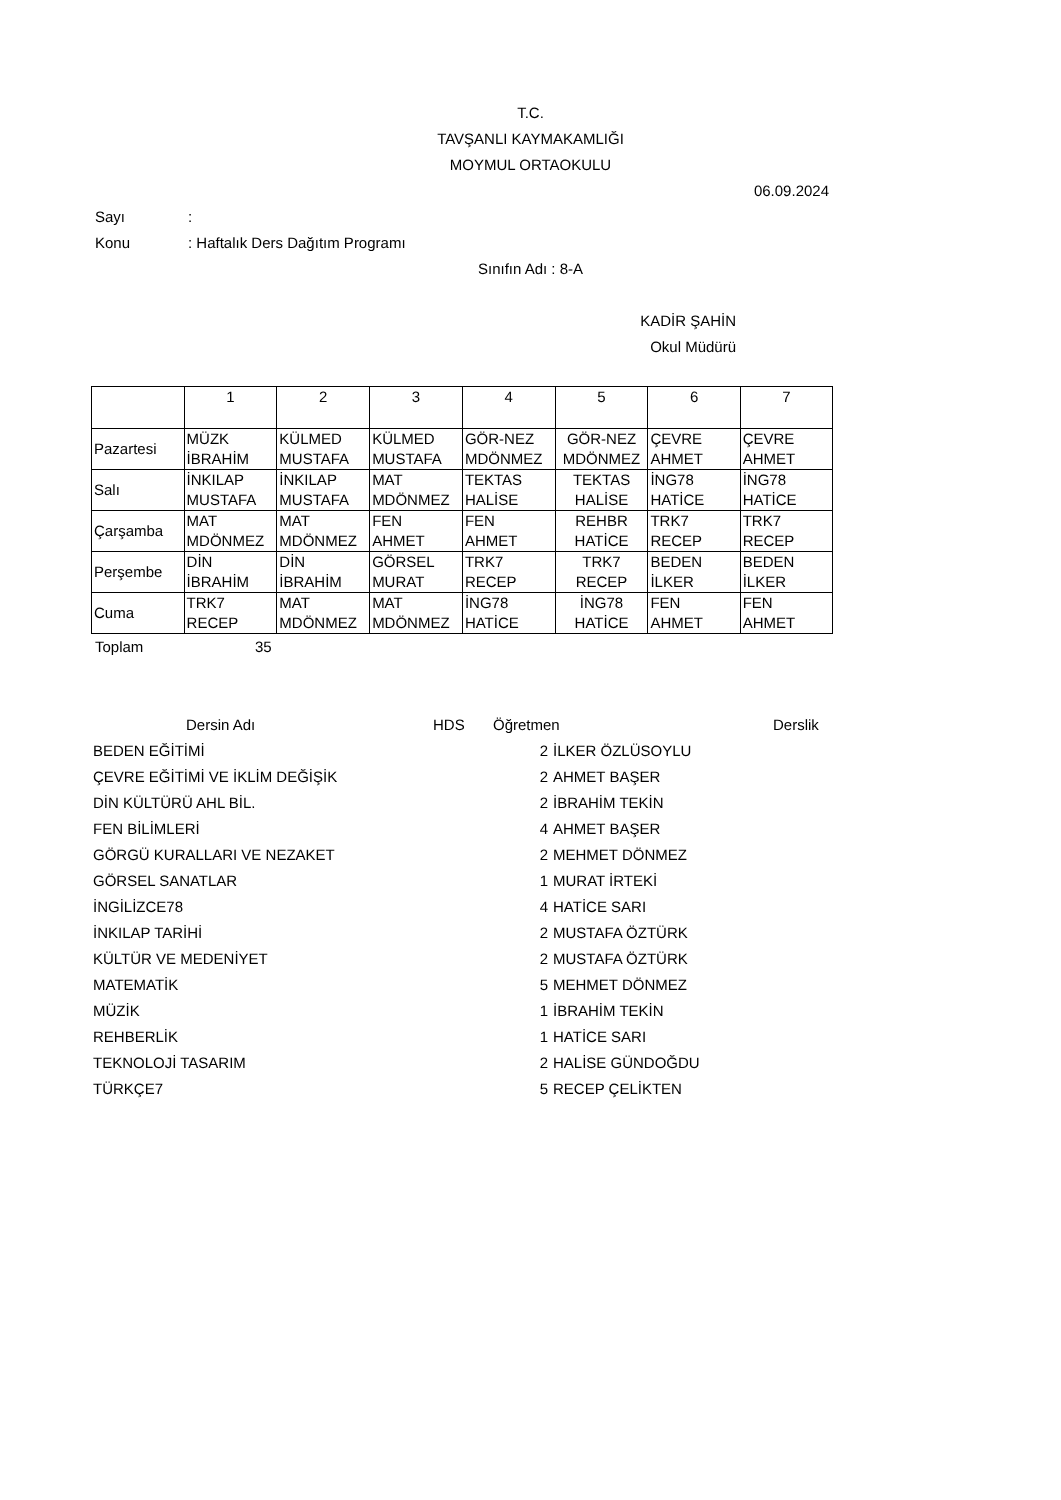T.C.
TAVŞANLI KAYMAKAMLIĞI
MOYMUL ORTAOKULU
06.09.2024
Sayı:
Konu: Haftalık Ders Dağıtım Programı
Sınıfın Adı : 8-A
KADİR ŞAHİN
Okul Müdürü
| | 1 | 2 | 3 | 4 | 5 | 6 | 7 |
| Pazartesi | MÜZK İBRAHİM | KÜLMED MUSTAFA | KÜLMED MUSTAFA | GÖR-NEZ MDÖNMEZ | GÖR-NEZ MDÖNMEZ | ÇEVRE AHMET | ÇEVRE AHMET |
| Salı | İNKILAP MUSTAFA | İNKILAP MUSTAFA | MAT MDÖNMEZ | TEKTAS HALİSE | TEKTAS HALİSE | İNG78 HATİCE | İNG78 HATİCE |
| Çarşamba | MAT MDÖNMEZ | MAT MDÖNMEZ | FEN AHMET | FEN AHMET | REHBR HATİCE | TRK7 RECEP | TRK7 RECEP |
| Perşembe | DİN İBRAHİM | DİN İBRAHİM | GÖRSEL MURAT | TRK7 RECEP | TRK7 RECEP | BEDEN İLKER | BEDEN İLKER |
| Cuma | TRK7 RECEP | MAT MDÖNMEZ | MAT MDÖNMEZ | İNG78 HATİCE | İNG78 HATİCE | FEN AHMET | FEN AHMET |
Toplam 35
| Dersin Adı | | HDS | Öğretmen | Derslik |
| --- | --- | --- | --- | --- |
| BEDEN EĞİTİMİ | 2 | İLKER ÖZLÜSOYLU |
| ÇEVRE EĞİTİMİ VE İKLİM DEĞİŞİK | 2 | AHMET BAŞER |
| DİN KÜLTÜRÜ AHL BİL. | 2 | İBRAHİM TEKİN |
| FEN BİLİMLERİ | 4 | AHMET BAŞER |
| GÖRGÜ KURALLARI VE NEZAKET | 2 | MEHMET DÖNMEZ |
| GÖRSEL SANATLAR | 1 | MURAT İRTEKİ |
| İNGİLİZCE78 | 4 | HATİCE SARI |
| İNKILAP TARİHİ | 2 | MUSTAFA ÖZTÜRK |
| KÜLTÜR VE MEDENİYET | 2 | MUSTAFA ÖZTÜRK |
| MATEMATİK | 5 | MEHMET DÖNMEZ |
| MÜZİK | 1 | İBRAHİM TEKİN |
| REHBERLİK | 1 | HATİCE SARI |
| TEKNOLOJİ TASARIM | 2 | HALİSE GÜNDOĞDU |
| TÜRKÇE7 | 5 | RECEP ÇELİKTEN |